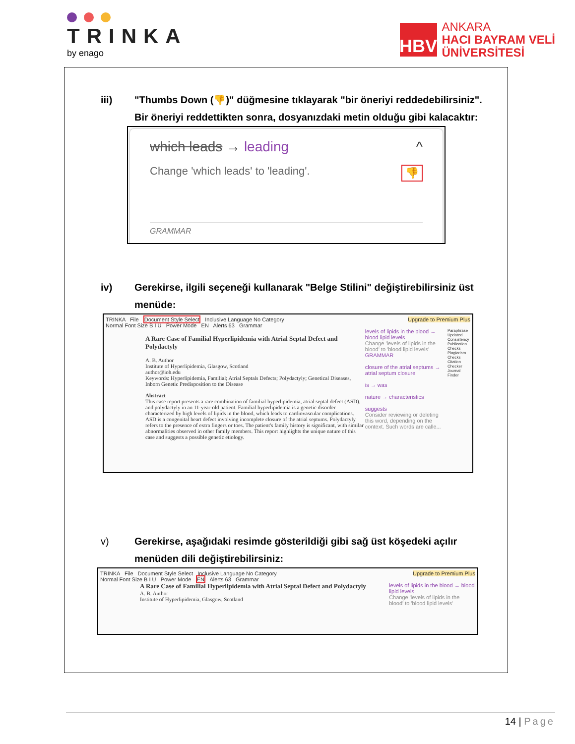TRINKA
by enago
HBV
ANKARA
HACI BAYRAM VELİ
ÜNİVERSİTESİ
iii) "Thumbs Down (👎)" düğmesine tıklayarak "bir öneriyi reddedebilirsiniz". Bir öneriyi reddettikten sonra, dosyanızdaki metin olduğu gibi kalacaktır:
which leads → leading ^
Change 'which leads' to 'leading'. 👎
GRAMMAR
iv) Gerekirse, ilgili seçeneği kullanarak "Belge Stilini" değiştirebilirsiniz üst menüde:
TRINKA File Document Style Select Inclusive Language No Category Upgrade to Premium Plus
Normal Font Size B I U Power Mode EN Alerts 63 Grammar
A Rare Case of Familial Hyperlipidemia with Atrial Septal Defect and Polydactyly
A. B. Author
Institute of Hyperlipidemia, Glasgow, Scotland
author@ioh.edu
Keywords: Hyperlipidemia, Familial; Atrial Septals Defects; Polydactyly; Genetical Diseases, Inborn Genetic Predisposition to the Disease
Abstract
This case report presents a rare combination of familial hyperlipidemia, atrial septal defect (ASD), and polydactyly in an 11-year-old patient. Familial hyperlipidemia is a genetic disorder characterized by high levels of lipids in the blood, which leads to cardiovascular complications. ASD is a congenital heart defect involving incomplete closure of the atrial septums. Polydactyly refers to the presence of extra fingers or toes. The patient's family history is significant, with similar abnormalities observed in other family members. This report highlights the unique nature of this case and suggests a possible genetic etiology.
levels of lipids in the blood → blood lipid levels
Change 'levels of lipids in the blood' to 'blood lipid levels'
GRAMMAR
closure of the atrial septums → atrial septum closure
is → was
nature → characteristics
suggests
Consider reviewing or deleting this word, depending on the context. Such words are calle...
Paraphrase Updated Consistency Publication Checks Plagiarism Checks Citation Checker Journal Finder
v) Gerekirse, aşağıdaki resimde gösterildiği gibi sağ üst köşedeki açılır menüden dili değiştirebilirsiniz:
TRINKA File Document Style Select Inclusive Language No Category Upgrade to Premium Plus
Normal Font Size B I U Power Mode EN Alerts 63 Grammar
A Rare Case of Familial Hyperlipidemia with Atrial Septal Defect and Polydactyly
A. B. Author
Institute of Hyperlipidemia, Glasgow, Scotland
levels of lipids in the blood → blood lipid levels
Change 'levels of lipids in the blood' to 'blood lipid levels'
14 | Page